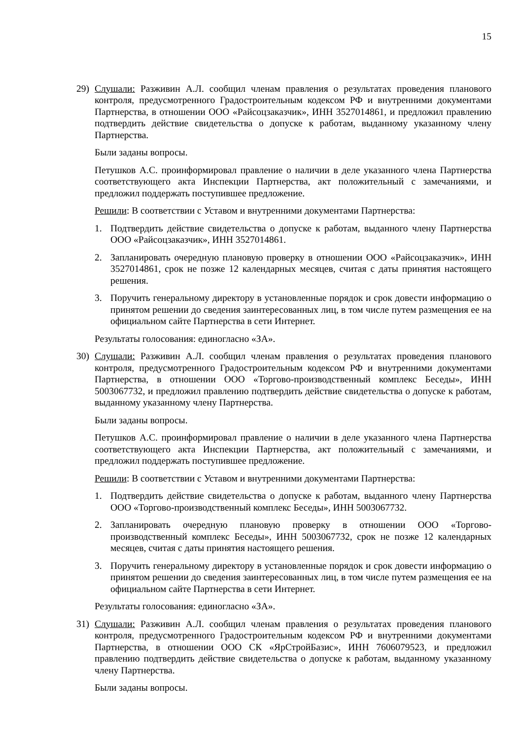15
29) Слушали: Разживин А.Л. сообщил членам правления о результатах проведения планового контроля, предусмотренного Градостроительным кодексом РФ и внутренними документами Партнерства, в отношении ООО «Райсоцзаказчик», ИНН 3527014861, и предложил правлению подтвердить действие свидетельства о допуске к работам, выданному указанному члену Партнерства.
Были заданы вопросы.
Петушков А.С. проинформировал правление о наличии в деле указанного члена Партнерства соответствующего акта Инспекции Партнерства, акт положительный с замечаниями, и предложил поддержать поступившее предложение.
Решили: В соответствии с Уставом и внутренними документами Партнерства:
1. Подтвердить действие свидетельства о допуске к работам, выданного члену Партнерства ООО «Райсоцзаказчик», ИНН 3527014861.
2. Запланировать очередную плановую проверку в отношении ООО «Райсоцзаказчик», ИНН 3527014861, срок не позже 12 календарных месяцев, считая с даты принятия настоящего решения.
3. Поручить генеральному директору в установленные порядок и срок довести информацию о принятом решении до сведения заинтересованных лиц, в том числе путем размещения ее на официальном сайте Партнерства в сети Интернет.
Результаты голосования: единогласно «ЗА».
30) Слушали: Разживин А.Л. сообщил членам правления о результатах проведения планового контроля, предусмотренного Градостроительным кодексом РФ и внутренними документами Партнерства, в отношении ООО «Торгово-производственный комплекс Беседы», ИНН 5003067732, и предложил правлению подтвердить действие свидетельства о допуске к работам, выданному указанному члену Партнерства.
Были заданы вопросы.
Петушков А.С. проинформировал правление о наличии в деле указанного члена Партнерства соответствующего акта Инспекции Партнерства, акт положительный с замечаниями, и предложил поддержать поступившее предложение.
Решили: В соответствии с Уставом и внутренними документами Партнерства:
1. Подтвердить действие свидетельства о допуске к работам, выданного члену Партнерства ООО «Торгово-производственный комплекс Беседы», ИНН 5003067732.
2. Запланировать очередную плановую проверку в отношении ООО «Торгово-производственный комплекс Беседы», ИНН 5003067732, срок не позже 12 календарных месяцев, считая с даты принятия настоящего решения.
3. Поручить генеральному директору в установленные порядок и срок довести информацию о принятом решении до сведения заинтересованных лиц, в том числе путем размещения ее на официальном сайте Партнерства в сети Интернет.
Результаты голосования: единогласно «ЗА».
31) Слушали: Разживин А.Л. сообщил членам правления о результатах проведения планового контроля, предусмотренного Градостроительным кодексом РФ и внутренними документами Партнерства, в отношении ООО СК «ЯрСтройБазис», ИНН 7606079523, и предложил правлению подтвердить действие свидетельства о допуске к работам, выданному указанному члену Партнерства.
Были заданы вопросы.